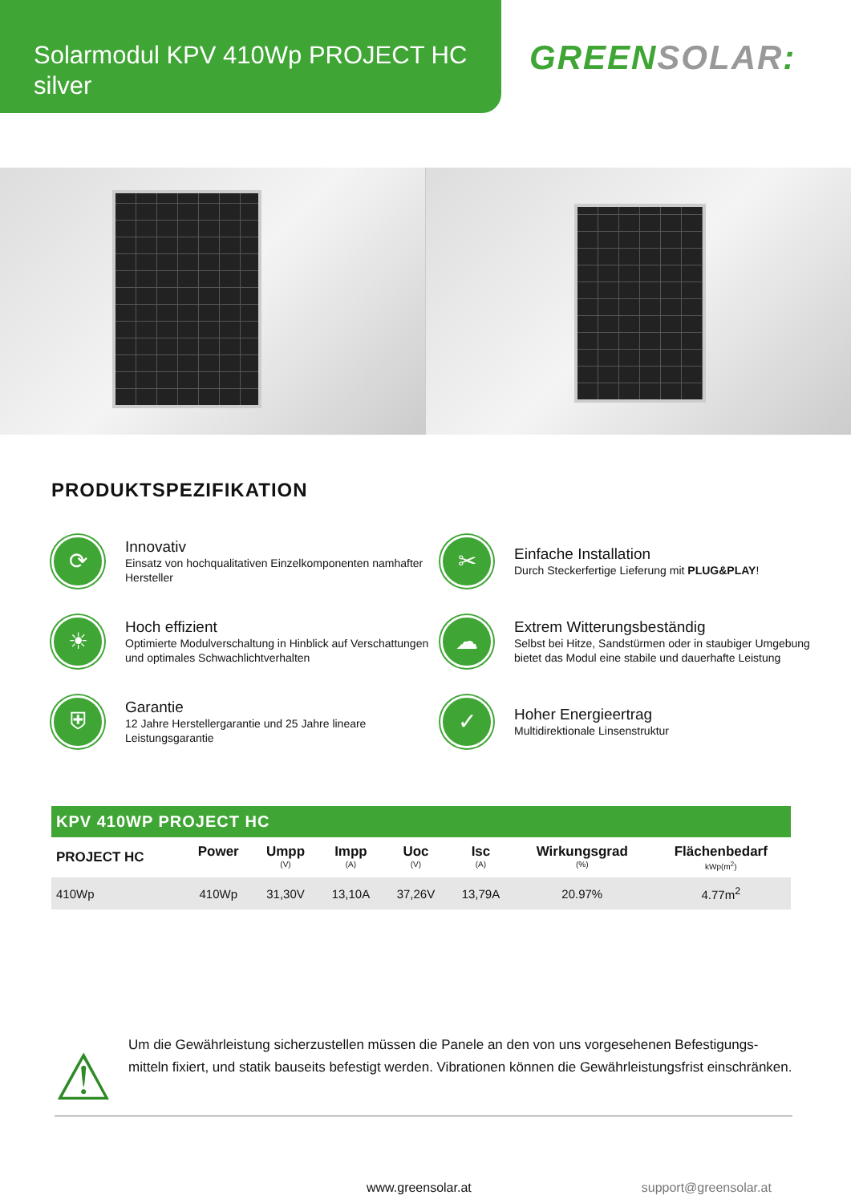Solarmodul KPV 410Wp PROJECT HC
silver
GREEN SOLAR:
PRODUKTSPEZIFIKATION
⟳
Innovativ
Einsatz von hochqualitativen Einzelkomponenten namhafter Hersteller
✂
Einfache Installation
Durch Steckerfertige Lieferung mit PLUG&PLAY!
☀
Hoch effizient
Optimierte Modulverschaltung in Hinblick auf Verschattungen und optimales Schwachlichtverhalten
☁
Extrem Witterungsbeständig
Selbst bei Hitze, Sandstürmen oder in staubiger Umgebung bietet das Modul eine stabile und dauerhafte Leistung
⛨
Garantie
12 Jahre Herstellergarantie und 25 Jahre lineare Leistungsgarantie
✓
Hoher Energieertrag
Multidirektionale Linsenstruktur
KPV 410WP PROJECT HC
| PROJECT HC | Power | Umpp (V) | Impp (A) | Uoc (V) | Isc (A) | Wirkungsgrad (%) | Flächenbedarf kWp(m<sup>2</sup>) |
| --- | --- | --- | --- | --- | --- | --- | --- |
| 410Wp | 410Wp | 31,30V | 13,10A | 37,26V | 13,79A | 20.97% | 4.77m<sup>2</sup> |
⚠
Um die Gewährleistung sicherzustellen müssen die Panele an den von uns vorgesehenen Befestigungs-mitteln fixiert, und statik bauseits befestigt werden. Vibrationen können die Gewährleistungsfrist einschränken.
www.greensolar.at support@greensolar.at